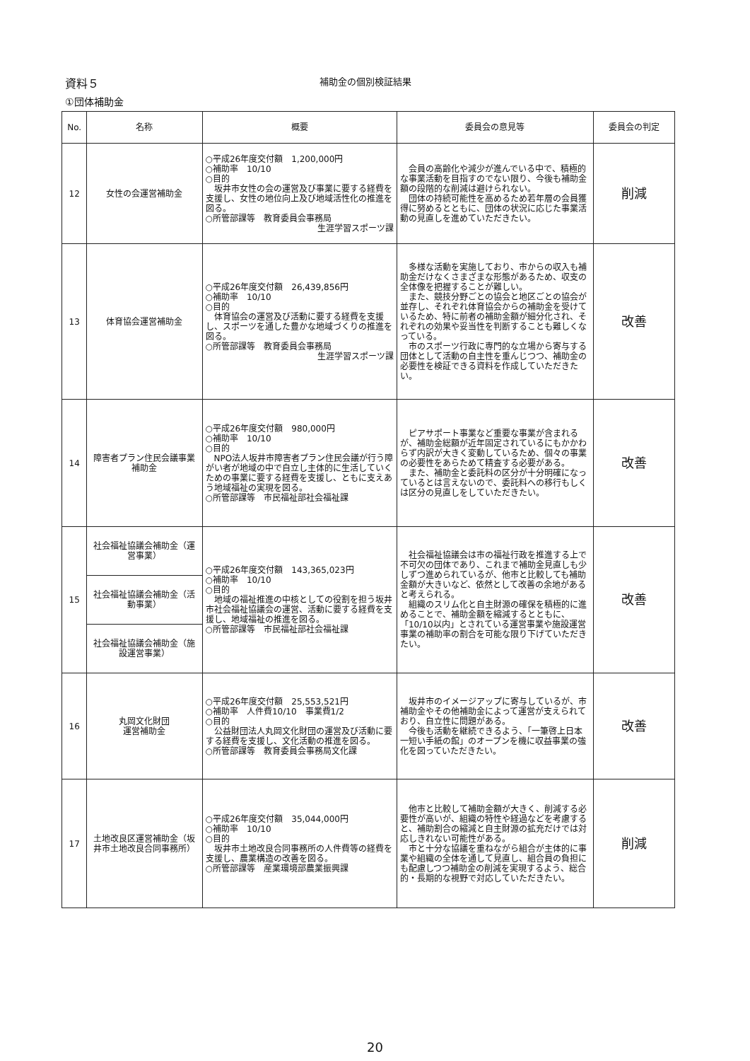資料５
補助金の個別検証結果
①団体補助金
| No. | 名称 | 概要 | 委員会の意見等 | 委員会の判定 |
| --- | --- | --- | --- | --- |
| 12 | 女性の会運営補助金 | ○平成26年度交付額 1,200,000円 ○補助率 10/10 ○目的 坂井市女性の会の運営及び事業に要する経費を支援し、女性の地位向上及び地域活性化の推進を図る。 ○所管部課等 教育委員会事務局 生涯学習スポーツ課 | 会員の高齢化や減少が進んでいる中で、積極的な事業活動を目指すのでない限り、今後も補助金額の段階的な削減は避けられない。 団体の持続可能性を高めるため若年層の会員獲得に努めるとともに、団体の状況に応じた事業活動の見直しを進めていただきたい。 | 削減 |
| 13 | 体育協会運営補助金 | ○平成26年度交付額 26,439,856円 ○補助率 10/10 ○目的 体育協会の運営及び活動に要する経費を支援し、スポーツを通した豊かな地域づくりの推進を図る。 ○所管部課等 教育委員会事務局 生涯学習スポーツ課 | 多様な活動を実施しており、市からの収入も補助金だけなくさまざまな形態があるため、収支の全体像を把握することが難しい。 また、競技分野ごとの協会と地区ごとの協会が並存し、それぞれ体育協会からの補助金を受けているため、特に前者の補助金額が細分化され、それぞれの効果や妥当性を判断することも難しくなっている。 市のスポーツ行政に専門的な立場から寄与する団体として活動の自主性を重んじつつ、補助金の必要性を検証できる資料を作成していただきたい。 | 改善 |
| 14 | 障害者プラン住民会議事業補助金 | ○平成26年度交付額 980,000円 ○補助率 10/10 ○目的 NPO法人坂井市障害者プラン住民会議が行う障がい者が地域の中で自立し主体的に生活していくための事業に要する経費を支援し、ともに支えあう地域福祉の実現を図る。 ○所管部課等 市民福祉部社会福祉課 | ピアサポート事業など重要な事業が含まれるが、補助金総額が近年固定されているにもかかわらず内訳が大きく変動しているため、個々の事業の必要性をあらためて精査する必要がある。 また、補助金と委託料の区分が十分明確になっているとは言えないので、委託料への移行もしくは区分の見直しをしていただきたい。 | 改善 |
| 15 | 社会福祉協議会補助金（運営事業） | ○平成26年度交付額 143,365,023円 ○補助率 10/10 ○目的 地域の福祉推進の中核としての役割を担う坂井市社会福祉協議会の運営、活動に要する経費を支援し、地域福祉の推進を図る。 ○所管部課等 市民福祉部社会福祉課 | 社会福祉協議会は市の福祉行政を推進する上で不可欠の団体であり、これまで補助金見直しも少しずつ進められているが、他市と比較しても補助金額が大きいなど、依然として改善の余地があると考えられる。 組織のスリム化と自主財源の確保を積極的に進めることで、補助金額を縮減するとともに、「10/10以内」とされている運営事業や施設運営事業の補助率の割合を可能な限り下げていただきたい。 | 改善 |
| | 社会福祉協議会補助金（活動事業） | | | |
| | 社会福祉協議会補助金（施設運営事業） | | | |
| 16 | 丸岡文化財団 運営補助金 | ○平成26年度交付額 25,553,521円 ○補助率 人件費10/10 事業費1/2 ○目的 公益財団法人丸岡文化財団の運営及び活動に要する経費を支援し、文化活動の推進を図る。 ○所管部課等 教育委員会事務局文化課 | 坂井市のイメージアップに寄与しているが、市補助金やその他補助金によって運営が支えられており、自立性に問題がある。 今後も活動を継続できるよう、「一筆啓上日本一短い手紙の館」のオープンを機に収益事業の強化を図っていただきたい。 | 改善 |
| 17 | 土地改良区運営補助金（坂井市土地改良合同事務所） | ○平成26年度交付額 35,044,000円 ○補助率 10/10 ○目的 坂井市土地改良合同事務所の人件費等の経費を支援し、農業構造の改善を図る。 ○所管部課等 産業環境部農業振興課 | 他市と比較して補助金額が大きく、削減する必要性が高いが、組織の特性や経過などを考慮すると、補助割合の縮減と自主財源の拡充だけでは対応しきれない可能性がある。 市と十分な協議を重ねながら組合が主体的に事業や組織の全体を通して見直し、組合員の負担にも配慮しつつ補助金の削減を実現するよう、総合的・長期的な視野で対応していただきたい。 | 削減 |
20